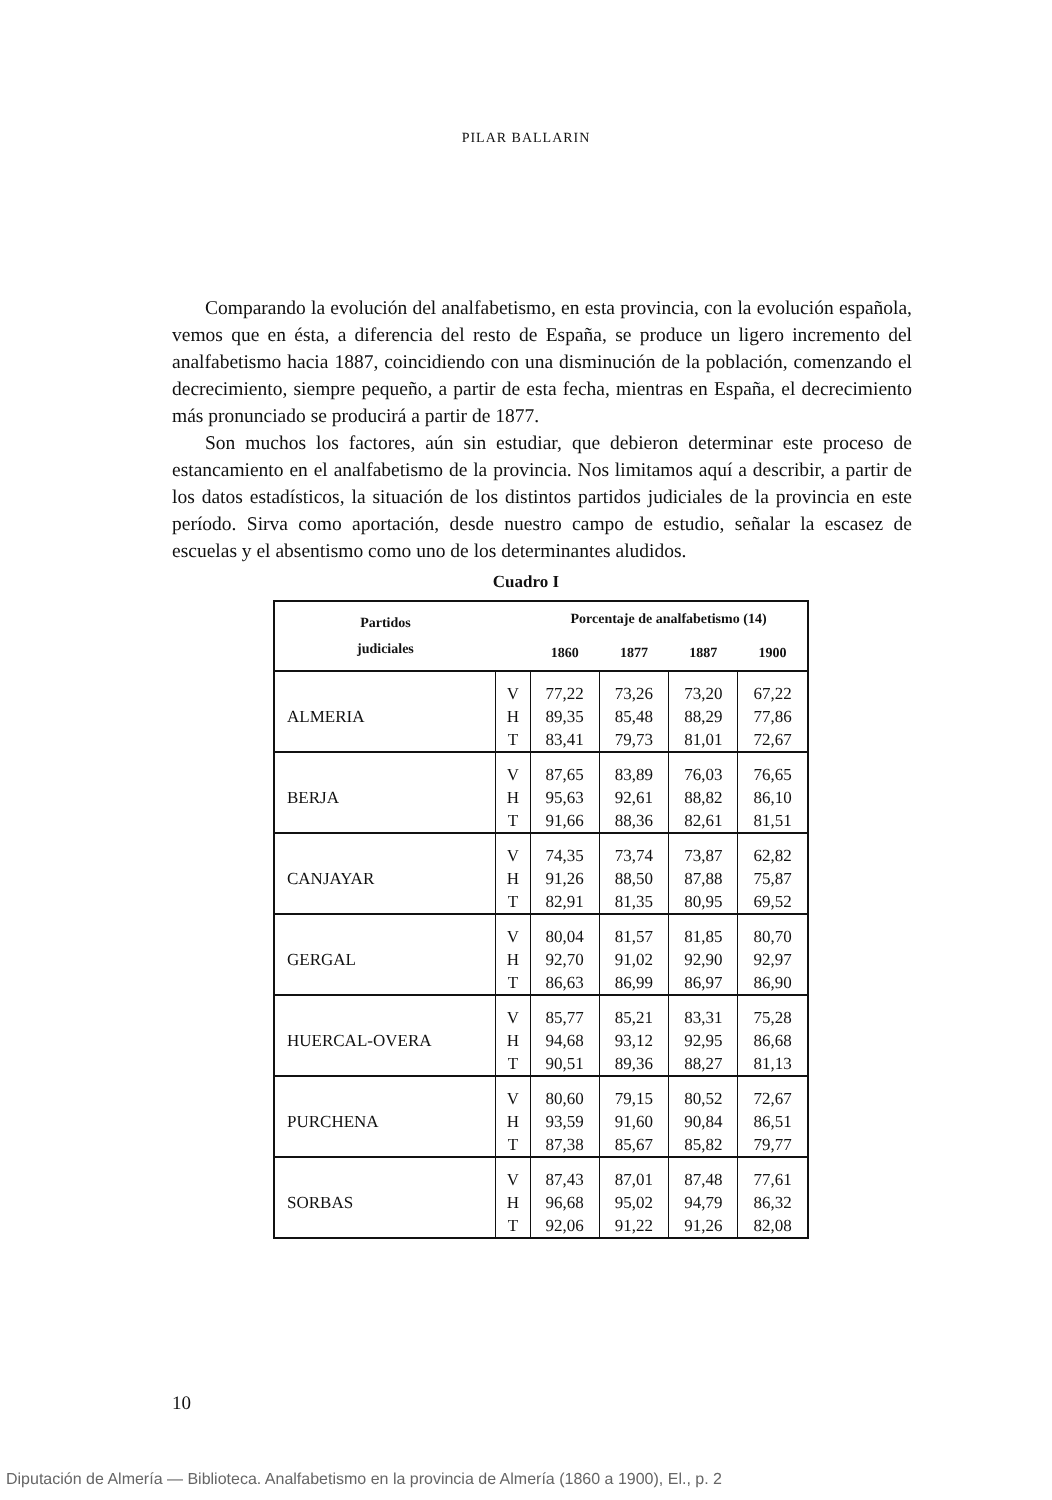PILAR BALLARIN
Comparando la evolución del analfabetismo, en esta provincia, con la evolución española, vemos que en ésta, a diferencia del resto de España, se produce un ligero incremento del analfabetismo hacia 1887, coincidiendo con una disminución de la población, comenzando el decrecimiento, siempre pequeño, a partir de esta fecha, mientras en España, el decrecimiento más pronunciado se producirá a partir de 1877.
Son muchos los factores, aún sin estudiar, que debieron determinar este proceso de estancamiento en el analfabetismo de la provincia. Nos limitamos aquí a describir, a partir de los datos estadísticos, la situación de los distintos partidos judiciales de la provincia en este período. Sirva como aportación, desde nuestro campo de estudio, señalar la escasez de escuelas y el absentismo como uno de los determinantes aludidos.
Cuadro I
| Partidos judiciales | | Porcentaje de analfabetismo (14) | | | |
| --- | --- | --- | --- | --- | --- |
| | | 1860 | 1877 | 1887 | 1900 |
| ALMERIA | V | 77,22 | 73,26 | 73,20 | 67,22 |
| | H | 89,35 | 85,48 | 88,29 | 77,86 |
| | T | 83,41 | 79,73 | 81,01 | 72,67 |
| BERJA | V | 87,65 | 83,89 | 76,03 | 76,65 |
| | H | 95,63 | 92,61 | 88,82 | 86,10 |
| | T | 91,66 | 88,36 | 82,61 | 81,51 |
| CANJAYAR | V | 74,35 | 73,74 | 73,87 | 62,82 |
| | H | 91,26 | 88,50 | 87,88 | 75,87 |
| | T | 82,91 | 81,35 | 80,95 | 69,52 |
| GERGAL | V | 80,04 | 81,57 | 81,85 | 80,70 |
| | H | 92,70 | 91,02 | 92,90 | 92,97 |
| | T | 86,63 | 86,99 | 86,97 | 86,90 |
| HUERCAL-OVERA | V | 85,77 | 85,21 | 83,31 | 75,28 |
| | H | 94,68 | 93,12 | 92,95 | 86,68 |
| | T | 90,51 | 89,36 | 88,27 | 81,13 |
| PURCHENA | V | 80,60 | 79,15 | 80,52 | 72,67 |
| | H | 93,59 | 91,60 | 90,84 | 86,51 |
| | T | 87,38 | 85,67 | 85,82 | 79,77 |
| SORBAS | V | 87,43 | 87,01 | 87,48 | 77,61 |
| | H | 96,68 | 95,02 | 94,79 | 86,32 |
| | T | 92,06 | 91,22 | 91,26 | 82,08 |
10
Diputación de Almería — Biblioteca. Analfabetismo en la provincia de Almería (1860 a 1900), El., p. 2